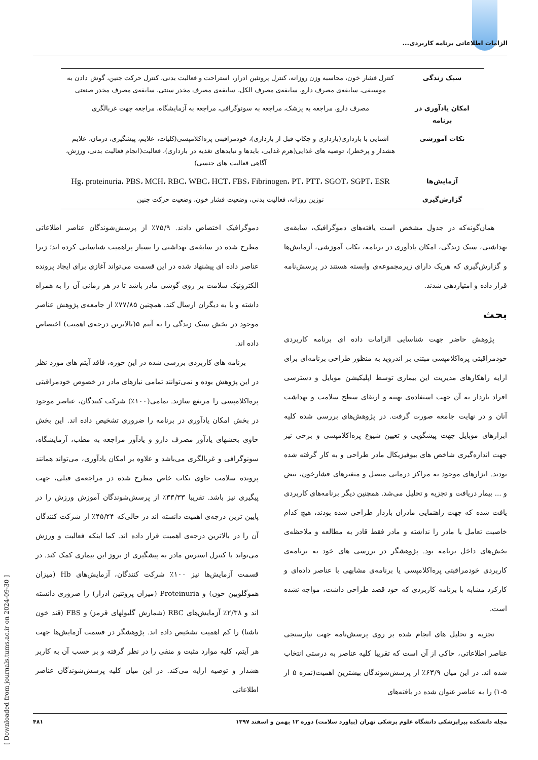الزامات اطلاعاتی برنامه کاربردی...
| سبک زندگی | کنترل فشار خون، محاسبه وزن روزانه، کنترل پروتئین ادرار، استراحت و فعالیت بدنی، کنترل حرکت جنین، گوش دادن به موسیقی، سابقه‌ی مصرف دارو، سابقه‌ی مصرف الکل، سابقه‌ی مصرف مخدر سنتی، سابقه‌ی مصرف مخدر صنعتی |
| امکان یادآوری در برنامه | مصرف دارو، مراجعه به پزشک، مراجعه به سونوگرافی، مراجعه به آزمایشگاه، مراجعه جهت غربالگری |
| نکات آموزشی | آشنایی با بارداری(بارداری و چکاپ قبل از بارداری)، خودمراقبتی پره‌اکلامپسی(کلیات، علایم، پیشگیری، درمان، علایم هشدار و پرخطر)، توصیه های غذایی(هرم غذایی، بایدها و نبایدهای تغذیه در بارداری)، فعالیت(انجام فعالیت بدنی، ورزش، آگاهی فعالیت های جنسی) |
| آزمایش‌ها | Hg، proteinuria، PBS، MCH، RBC، WBC، HCT، FBS، Fibrinogen، PT، PTT، SGOT، SGPT، ESR |
| گزارش‌گیری | توزین روزانه، فعالیت بدنی، وضعیت فشار خون، وضعیت حرکت جنین |
همان‌گونه‌که در جدول مشخص است یافته‌های دموگرافیک، سابقه‌ی بهداشتی، سبک زندگی، امکان یادآوری در برنامه، نکات آموزشی، آزمایش‌ها و گزارش‌گیری که هریک دارای زیرمجموعه‌ی وابسته هستند در پرسش‌نامه قرار داده و امتیازدهی شدند.
بحث
پژوهش حاضر جهت شناسایی الزامات داده ای برنامه کاربردی خودمراقبتی پره‌اکلامپسی مبتنی بر اندروید به منظور طراحی برنامه‌ای برای ارایه راهکارهای مدیریت این بیماری توسط اپلیکیشن موبایل و دسترسی افراد باردار به آن جهت استفاده‌ی بهینه و ارتقای سطح سلامت و بهداشت آنان و در نهایت جامعه صورت گرفت. در پژوهش‌های بررسی شده کلیه ابزارهای موبایل جهت پیشگویی و تعیین شیوع پره‌اکلامپسی و برخی نیز جهت اندازه‌گیری شاخص های بیوفیزیکال مادر طراحی و به کار گرفته شده بودند. ابزارهای موجود به مراکز درمانی متصل و متغیرهای فشارخون، نبض و ... بیمار دریافت و تجزیه و تحلیل می‌شد. همچنین دیگر برنامه‌های کاربردی یافت شده که جهت راهنمایی مادران باردار طراحی شده بودند، هیچ کدام خاصیت تعامل با مادر را نداشته و مادر فقط قادر به مطالعه و ملاحظه‌ی بخش‌های داخل برنامه بود. پژوهشگر در بررسی های خود به برنامه‌ی کاربردی خودمراقبتی پره‌اکلامپسی یا برنامه‌ی مشابهی با عناصر داده‌ای و کارکرد مشابه با برنامه کاربردی که خود قصد طراحی داشت، مواجه نشده است.
تجزیه و تحلیل های انجام شده بر روی پرسش‌نامه جهت نیازسنجی عناصر اطلاعاتی، حاکی از آن است که تقریبا کلیه عناصر به درستی انتخاب شده اند. در این میان ۶۳/۹٪ از پرسش‌شوندگان بیشترین اهمیت(نمره ۵ از ۵-۱) را به عناصر عنوان شده در یافته‌های
دموگرافیک اختصاص دادند. ۷۵/۹٪ از پرسش‌شوندگان عناصر اطلاعاتی مطرح شده در سابقه‌ی بهداشتی را بسیار پراهمیت شناسایی کرده اند؛ زیرا عناصر داده ای پیشنهاد شده در این قسمت می‌تواند آغازی برای ایجاد پرونده الکترونیک سلامت بر روی گوشی مادر باشد تا در هر زمانی آن را به همراه داشته و یا به دیگران ارسال کند. همچنین ۷۷/۸۵٪ از جامعه‌ی پژوهش عناصر موجود در بخش سبک زندگی را به آیتم ۵(بالاترین درجه‌ی اهمیت) اختصاص داده اند.
برنامه های کاربردی بررسی شده در این حوزه، فاقد آیتم های مورد نظر در این پژوهش بوده و نمی‌توانند تمامی نیازهای مادر در خصوص خودمراقبتی پره‌اکلامپسی را مرتفع سازند. تمامی(۱۰۰٪) شرکت کنندگان، عناصر موجود در بخش امکان یادآوری در برنامه را ضروری تشخیص داده اند. این بخش حاوی بخشهای یادآور مصرف دارو و یادآور مراجعه به مطب، آزمایشگاه، سونوگرافی و غربالگری می‌باشد و علاوه بر امکان یادآوری، می‌تواند همانند پرونده سلامت حاوی نکات خاص مطرح شده در مراجعه‌ی قبلی، جهت پیگیری نیز باشد. تقریبا ۳۳/۳۳٪ از پرسش‌شوندگان آموزش ورزش را در پایین ترین درجه‌ی اهمیت دانسته اند در حالی‌که ۴۵/۲۴٪ از شرکت کنندگان آن را در بالاترین درجه‌ی اهمیت قرار داده اند. کما اینکه فعالیت و ورزش می‌تواند با کنترل استرس مادر به پیشگیری از بروز این بیماری کمک کند. در قسمت آزمایش‌ها نیز ۱۰۰٪ شرکت کنندگان، آزمایش‌های Hb (میزان هموگلوبین خون) و Proteinuria (میزان پروتئین ادرار) را ضروری دانسته اند و ۲/۳۸٪ آزمایش‌های RBC (شمارش گلبولهای قرمز) و FBS (قند خون ناشتا) را کم اهمیت تشخیص داده اند. پژوهشگر در قسمت آزمایش‌ها جهت هر آیتم، کلیه موارد مثبت و منفی را در نظر گرفته و بر حسب آن به کاربر هشدار و توصیه ارایه می‌کند. در این میان کلیه پرسش‌شوندگان عناصر اطلاعاتی
[ Downloaded from journals.tums.ac.ir on 2024-09-30 ]
مجله دانشکده پیراپزشکی دانشگاه علوم پزشکی تهران (پیاورد سلامت) دوره ۱۲ بهمن و اسفند ۱۳۹۷ ۴۸۱